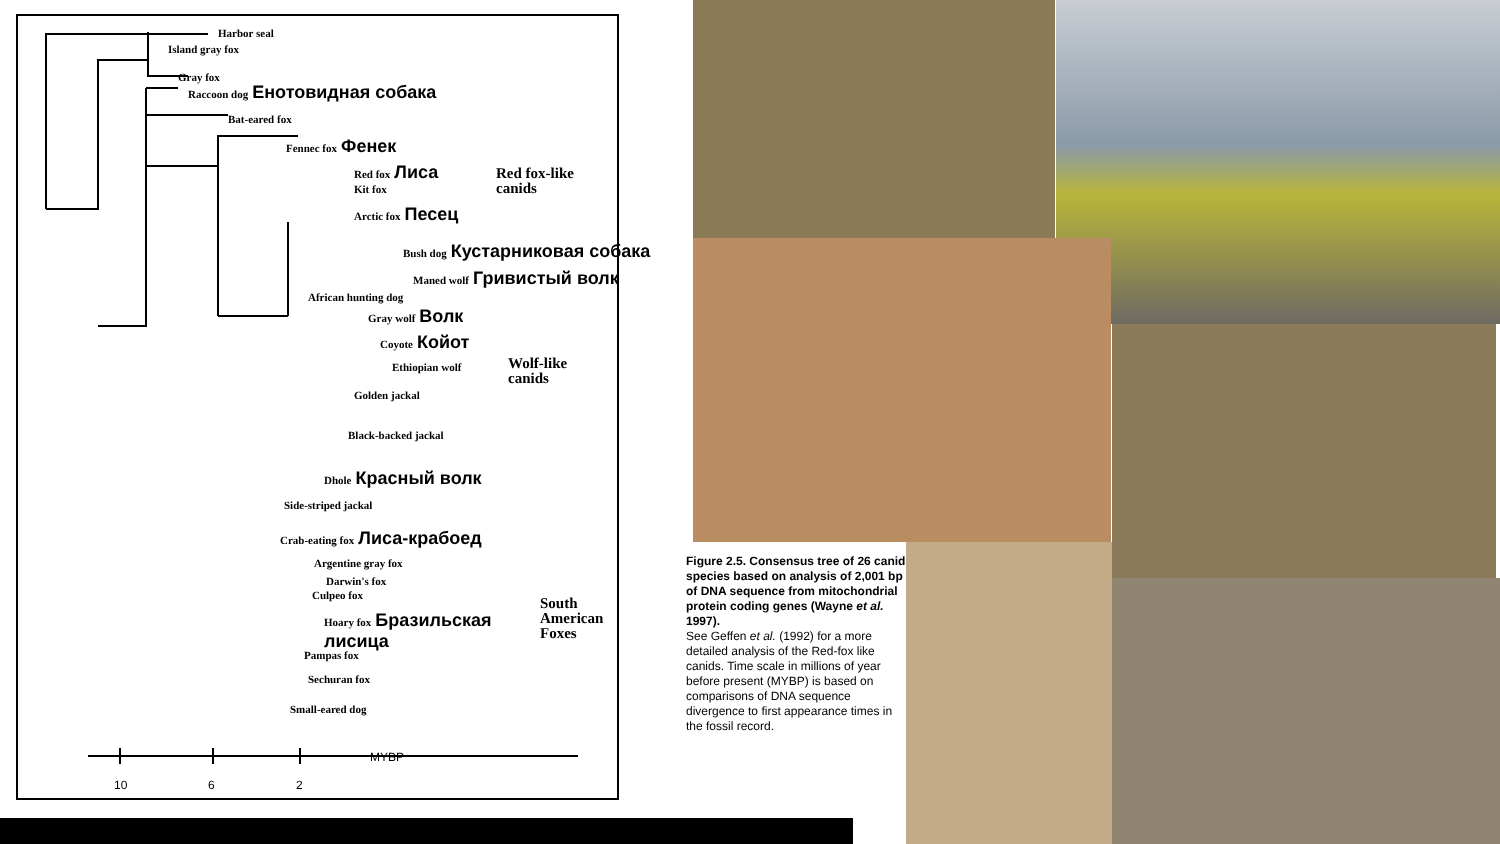Harbor seal
Island gray fox
Gray fox
Raccoon dog Енотовидная собака
Bat-eared fox
Fennec fox Фенек
Red fox Лиса
Kit fox
Arctic fox Песец
Red fox-like
canids
Bush dog Кустарниковая собака
Maned wolf Гривистый волк
African hunting dog
Gray wolf Волк
Coyote Койот
Ethiopian wolf
Golden jackal
Black-backed jackal
Dhole Красный волк
Side-striped jackal
Wolf-like
canids
Crab-eating fox Лиса-крабоед
Argentine gray fox
Darwin's fox
Culpeo fox
Hoary fox Бразильская
лисица
Pampas fox
Sechuran fox
Small-eared dog
South
American
Foxes
MYBP
10 6 2
Figure 2.5. Consensus tree of 26 canid species based on analysis of 2,001 bp of DNA sequence from mitochondrial protein coding genes (Wayne et al. 1997).
See Geffen et al. (1992) for a more detailed analysis of the Red-fox like canids. Time scale in millions of year before present (MYBP) is based on comparisons of DNA sequence divergence to first appearance times in the fossil record.